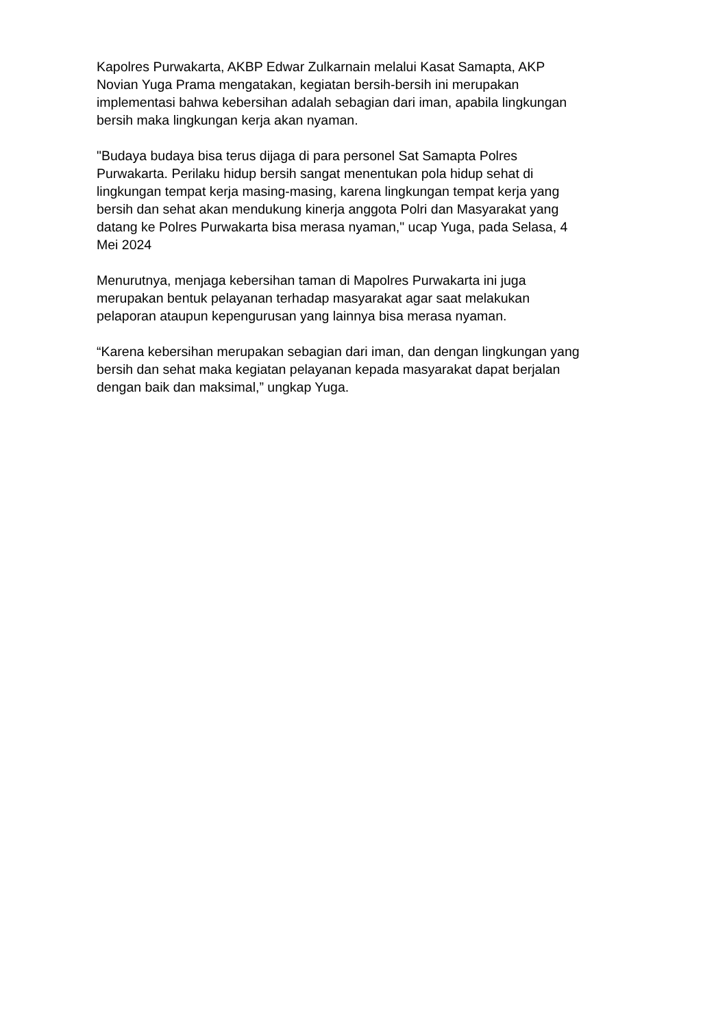Kapolres Purwakarta, AKBP Edwar Zulkarnain melalui Kasat Samapta, AKP
Novian Yuga Prama mengatakan, kegiatan bersih-bersih ini merupakan
implementasi bahwa kebersihan adalah sebagian dari iman, apabila lingkungan
bersih maka lingkungan kerja akan nyaman.
"Budaya budaya bisa terus dijaga di para personel Sat Samapta Polres
Purwakarta. Perilaku hidup bersih sangat menentukan pola hidup sehat di
lingkungan tempat kerja masing-masing, karena lingkungan tempat kerja yang
bersih dan sehat akan mendukung kinerja anggota Polri dan Masyarakat yang
datang ke Polres Purwakarta bisa merasa nyaman," ucap Yuga, pada Selasa, 4
Mei 2024
Menurutnya, menjaga kebersihan taman di Mapolres Purwakarta ini juga
merupakan bentuk pelayanan terhadap masyarakat agar saat melakukan
pelaporan ataupun kepengurusan yang lainnya bisa merasa nyaman.
“Karena kebersihan merupakan sebagian dari iman, dan dengan lingkungan yang
bersih dan sehat maka kegiatan pelayanan kepada masyarakat dapat berjalan
dengan baik dan maksimal,” ungkap Yuga.